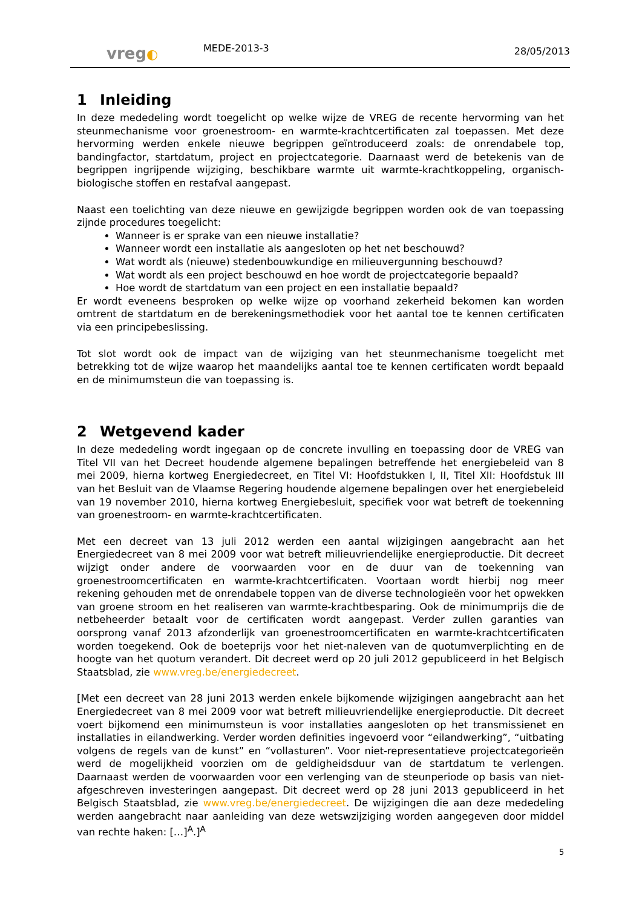vreg◐
MEDE-2013-3
28/05/2013
1 Inleiding
In deze mededeling wordt toegelicht op welke wijze de VREG de recente hervorming van het steunmechanisme voor groenestroom- en warmte-krachtcertificaten zal toepassen. Met deze hervorming werden enkele nieuwe begrippen geïntroduceerd zoals: de onrendabele top, bandingfactor, startdatum, project en projectcategorie. Daarnaast werd de betekenis van de begrippen ingrijpende wijziging, beschikbare warmte uit warmte-krachtkoppeling, organisch-biologische stoffen en restafval aangepast.
Naast een toelichting van deze nieuwe en gewijzigde begrippen worden ook de van toepassing zijnde procedures toegelicht:
Wanneer is er sprake van een nieuwe installatie?
Wanneer wordt een installatie als aangesloten op het net beschouwd?
Wat wordt als (nieuwe) stedenbouwkundige en milieuvergunning beschouwd?
Wat wordt als een project beschouwd en hoe wordt de projectcategorie bepaald?
Hoe wordt de startdatum van een project en een installatie bepaald?
Er wordt eveneens besproken op welke wijze op voorhand zekerheid bekomen kan worden omtrent de startdatum en de berekeningsmethodiek voor het aantal toe te kennen certificaten via een principebeslissing.
Tot slot wordt ook de impact van de wijziging van het steunmechanisme toegelicht met betrekking tot de wijze waarop het maandelijks aantal toe te kennen certificaten wordt bepaald en de minimumsteun die van toepassing is.
2 Wetgevend kader
In deze mededeling wordt ingegaan op de concrete invulling en toepassing door de VREG van Titel VII van het Decreet houdende algemene bepalingen betreffende het energiebeleid van 8 mei 2009, hierna kortweg Energiedecreet, en Titel VI: Hoofdstukken I, II, Titel XII: Hoofdstuk III van het Besluit van de Vlaamse Regering houdende algemene bepalingen over het energiebeleid van 19 november 2010, hierna kortweg Energiebesluit, specifiek voor wat betreft de toekenning van groenestroom- en warmte-krachtcertificaten.
Met een decreet van 13 juli 2012 werden een aantal wijzigingen aangebracht aan het Energiedecreet van 8 mei 2009 voor wat betreft milieuvriendelijke energieproductie. Dit decreet wijzigt onder andere de voorwaarden voor en de duur van de toekenning van groenestroomcertificaten en warmte-krachtcertificaten. Voortaan wordt hierbij nog meer rekening gehouden met de onrendabele toppen van de diverse technologieën voor het opwekken van groene stroom en het realiseren van warmte-krachtbesparing. Ook de minimumprijs die de netbeheerder betaalt voor de certificaten wordt aangepast. Verder zullen garanties van oorsprong vanaf 2013 afzonderlijk van groenestroomcertificaten en warmte-krachtcertificaten worden toegekend. Ook de boeteprijs voor het niet-naleven van de quotumverplichting en de hoogte van het quotum verandert. Dit decreet werd op 20 juli 2012 gepubliceerd in het Belgisch Staatsblad, zie www.vreg.be/energiedecreet.
[Met een decreet van 28 juni 2013 werden enkele bijkomende wijzigingen aangebracht aan het Energiedecreet van 8 mei 2009 voor wat betreft milieuvriendelijke energieproductie. Dit decreet voert bijkomend een minimumsteun is voor installaties aangesloten op het transmissienet en installaties in eilandwerking. Verder worden definities ingevoerd voor “eilandwerking”, “uitbating volgens de regels van de kunst” en “vollasturen”. Voor niet-representatieve projectcategorieën werd de mogelijkheid voorzien om de geldigheidsduur van de startdatum te verlengen. Daarnaast werden de voorwaarden voor een verlenging van de steunperiode op basis van niet-afgeschreven investeringen aangepast. Dit decreet werd op 28 juni 2013 gepubliceerd in het Belgisch Staatsblad, zie www.vreg.be/energiedecreet. De wijzigingen die aan deze mededeling werden aangebracht naar aanleiding van deze wetswzijziging worden aangegeven door middel van rechte haken: […]<sup>A</sup>.]<sup>A</sup>
5